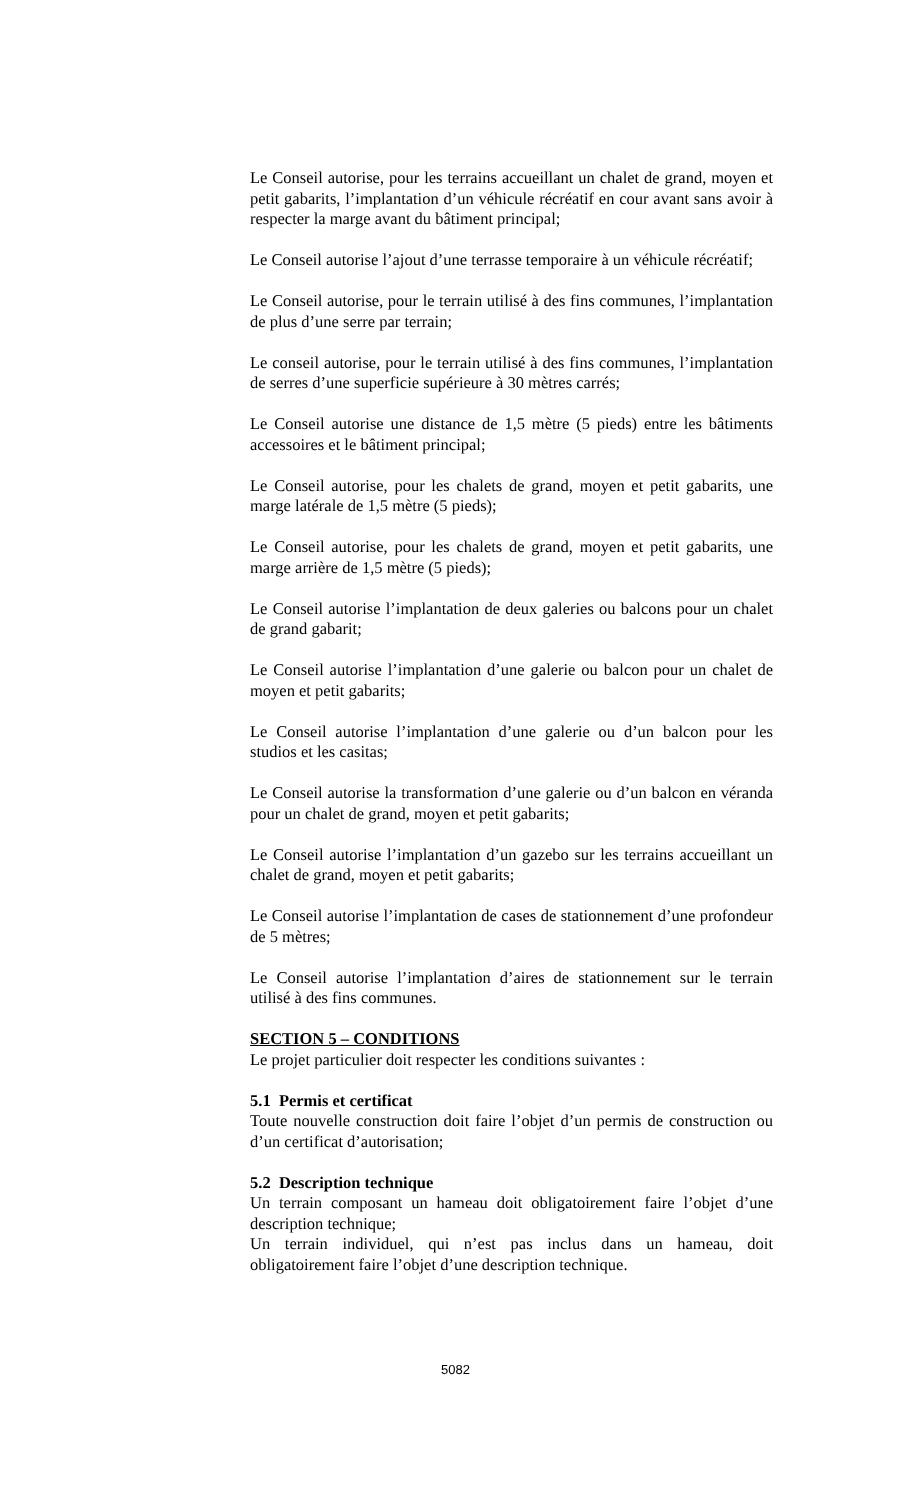Le Conseil autorise, pour les terrains accueillant un chalet de grand, moyen et petit gabarits, l’implantation d’un véhicule récréatif en cour avant sans avoir à respecter la marge avant du bâtiment principal;
Le Conseil autorise l’ajout d’une terrasse temporaire à un véhicule récréatif;
Le Conseil autorise, pour le terrain utilisé à des fins communes, l’implantation de plus d’une serre par terrain;
Le conseil autorise, pour le terrain utilisé à des fins communes, l’implantation de serres d’une superficie supérieure à 30 mètres carrés;
Le Conseil autorise une distance de 1,5 mètre (5 pieds) entre les bâtiments accessoires et le bâtiment principal;
Le Conseil autorise, pour les chalets de grand, moyen et petit gabarits, une marge latérale de 1,5 mètre (5 pieds);
Le Conseil autorise, pour les chalets de grand, moyen et petit gabarits, une marge arrière de 1,5 mètre (5 pieds);
Le Conseil autorise l’implantation de deux galeries ou balcons pour un chalet de grand gabarit;
Le Conseil autorise l’implantation d’une galerie ou balcon pour un chalet de moyen et petit gabarits;
Le Conseil autorise l’implantation d’une galerie ou d’un balcon pour les studios et les casitas;
Le Conseil autorise la transformation d’une galerie ou d’un balcon en véranda pour un chalet de grand, moyen et petit gabarits;
Le Conseil autorise l’implantation d’un gazebo sur les terrains accueillant un chalet de grand, moyen et petit gabarits;
Le Conseil autorise l’implantation de cases de stationnement d’une profondeur de 5 mètres;
Le Conseil autorise l’implantation d’aires de stationnement sur le terrain utilisé à des fins communes.
SECTION 5 – CONDITIONS
Le projet particulier doit respecter les conditions suivantes :
5.1 Permis et certificat
Toute nouvelle construction doit faire l’objet d’un permis de construction ou d’un certificat d’autorisation;
5.2 Description technique
Un terrain composant un hameau doit obligatoirement faire l’objet d’une description technique;
Un terrain individuel, qui n’est pas inclus dans un hameau, doit obligatoirement faire l’objet d’une description technique.
5082